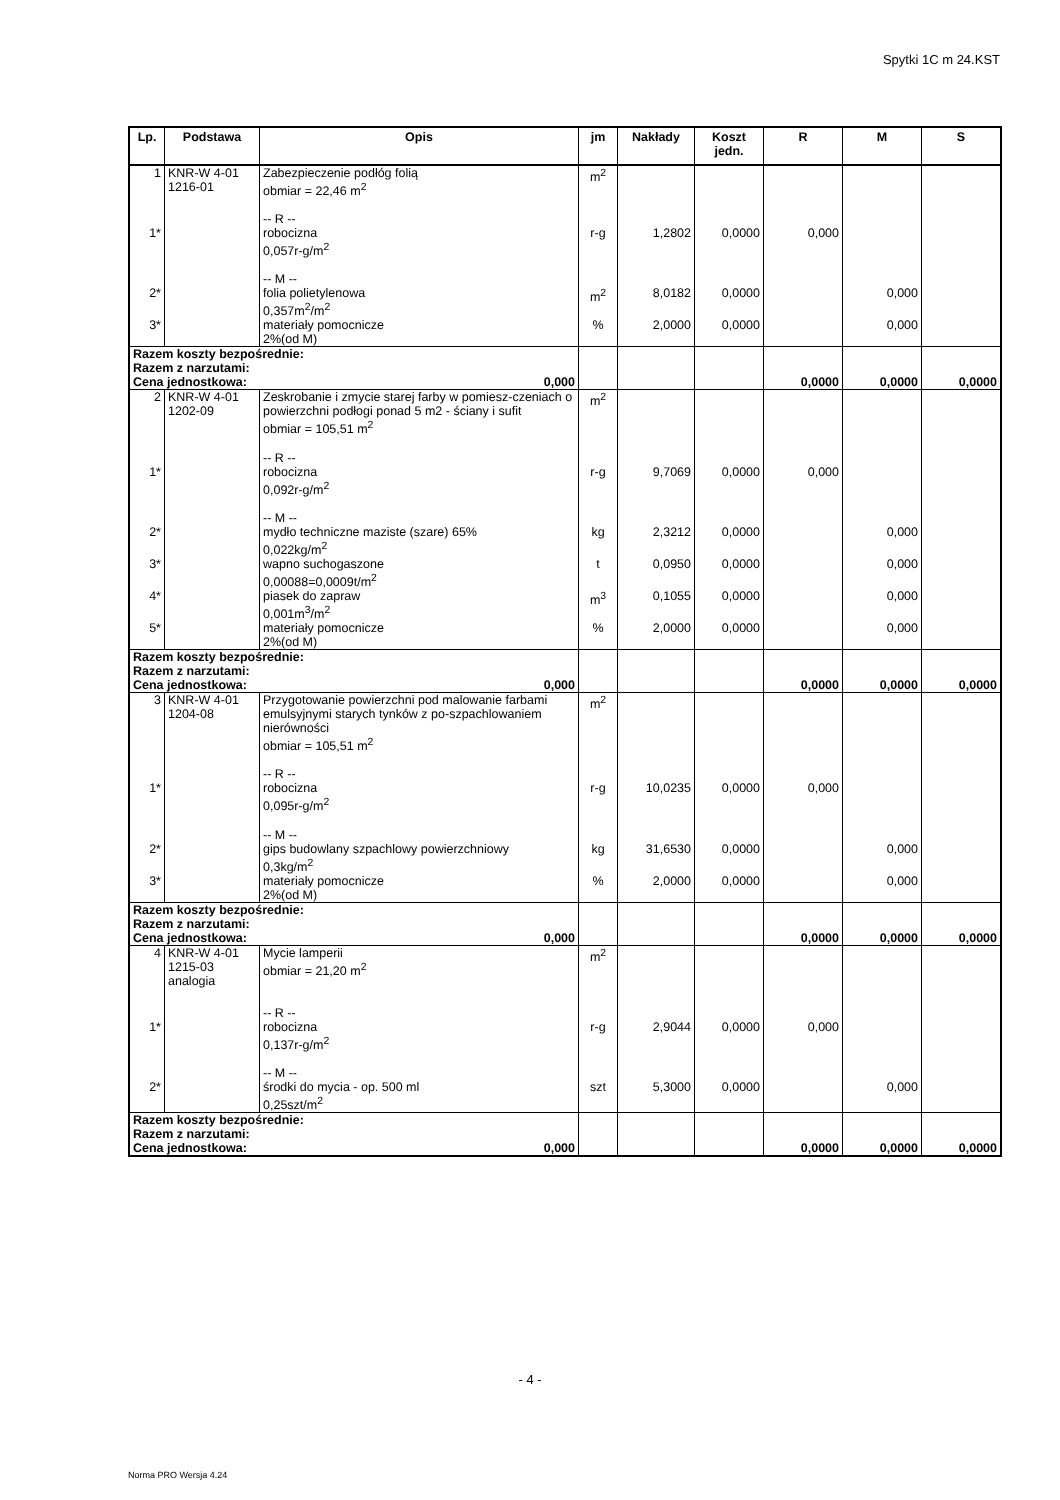Spytki 1C m 24.KST
| Lp. | Podstawa | Opis | jm | Nakłady | Koszt jedn. | R | M | S |
| --- | --- | --- | --- | --- | --- | --- | --- | --- |
| 1 | KNR-W 4-01 1216-01 | Zabezpieczenie podłóg folią obmiar = 22,46 m<sup>2</sup> -- R -- | m<sup>2</sup> | | | | | |
| 1* | | robocizna 0,057r-g/m<sup>2</sup> -- M -- | r-g | 1,2802 | 0,0000 | 0,000 | | |
| 2* | | folia polietylenowa 0,357m<sup>2</sup>/m<sup>2</sup> | m<sup>2</sup> | 8,0182 | 0,0000 | | 0,000 | |
| 3* | | materiały pomocnicze 2%(od M) | % | 2,0000 | 0,0000 | | 0,000 | |
| Razem koszty bezpośrednie: Razem z narzutami: Cena jednostkowa: 0,000 | | | | | | 0,0000 | 0,0000 | 0,0000 |
| 2 | KNR-W 4-01 1202-09 | Zeskrobanie i zmycie starej farby w pomiesz-czeniach o powierzchni podłogi ponad 5 m2 - ściany i sufit obmiar = 105,51 m<sup>2</sup> -- R -- | m<sup>2</sup> | | | | | |
| 1* | | robocizna 0,092r-g/m<sup>2</sup> -- M -- | r-g | 9,7069 | 0,0000 | 0,000 | | |
| 2* | | mydło techniczne maziste (szare) 65% 0,022kg/m<sup>2</sup> | kg | 2,3212 | 0,0000 | | 0,000 | |
| 3* | | wapno suchogaszone 0,00088=0,0009t/m<sup>2</sup> | t | 0,0950 | 0,0000 | | 0,000 | |
| 4* | | piasek do zapraw 0,001m<sup>3</sup>/m<sup>2</sup> | m<sup>3</sup> | 0,1055 | 0,0000 | | 0,000 | |
| 5* | | materiały pomocnicze 2%(od M) | % | 2,0000 | 0,0000 | | 0,000 | |
| Razem koszty bezpośrednie: Razem z narzutami: Cena jednostkowa: 0,000 | | | | | | 0,0000 | 0,0000 | 0,0000 |
| 3 | KNR-W 4-01 1204-08 | Przygotowanie powierzchni pod malowanie farbami emulsyjnymi starych tynków z po-szpachlowaniem nierówności obmiar = 105,51 m<sup>2</sup> -- R -- | m<sup>2</sup> | | | | | |
| 1* | | robocizna 0,095r-g/m<sup>2</sup> -- M -- | r-g | 10,0235 | 0,0000 | 0,000 | | |
| 2* | | gips budowlany szpachlowy powierzchniowy 0,3kg/m<sup>2</sup> | kg | 31,6530 | 0,0000 | | 0,000 | |
| 3* | | materiały pomocnicze 2%(od M) | % | 2,0000 | 0,0000 | | 0,000 | |
| Razem koszty bezpośrednie: Razem z narzutami: Cena jednostkowa: 0,000 | | | | | | 0,0000 | 0,0000 | 0,0000 |
| 4 | KNR-W 4-01 1215-03 analogia | Mycie lamperii obmiar = 21,20 m<sup>2</sup> -- R -- | m<sup>2</sup> | | | | | |
| 1* | | robocizna 0,137r-g/m<sup>2</sup> -- M -- | r-g | 2,9044 | 0,0000 | 0,000 | | |
| 2* | | środki do mycia - op. 500 ml 0,25szt/m<sup>2</sup> | szt | 5,3000 | 0,0000 | | 0,000 | |
| Razem koszty bezpośrednie: Razem z narzutami: Cena jednostkowa: 0,000 | | | | | | 0,0000 | 0,0000 | 0,0000 |
- 4 -
Norma PRO Wersja 4.24